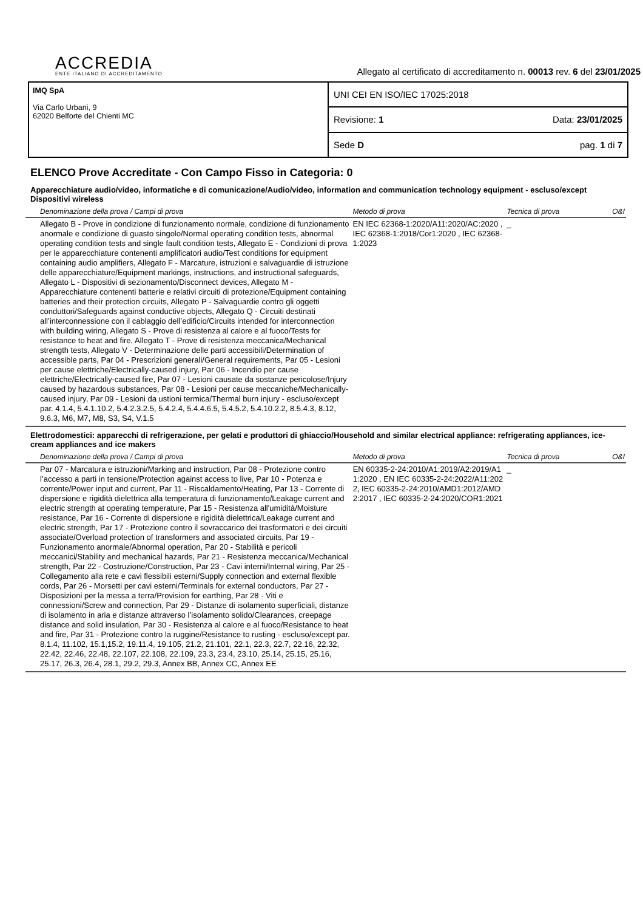ACCREDIA
ENTE ITALIANO DI ACCREDITAMENTO
Allegato al certificato di accreditamento n. 00013 rev. 6 del 23/01/2025
IMQ SpA
Via Carlo Urbani, 9
62020 Belforte del Chienti MC
UNI CEI EN ISO/IEC 17025:2018
Revisione: 1 Data: 23/01/2025
Sede D pag. 1 di 7
ELENCO Prove Accreditate - Con Campo Fisso in Categoria: 0
Apparecchiature audio/video, informatiche e di comunicazione/Audio/video, information and communication technology equipment - escluso/except Dispositivi wireless
| Denominazione della prova / Campi di prova | Metodo di prova | Tecnica di prova | O&I |
| --- | --- | --- | --- |
| Allegato B - Prove in condizione di funzionamento normale, condizione di funzionamento anormale e condizione di guasto singolo/Normal operating condition tests, abnormal operating condition tests and single fault condition tests, Allegato E - Condizioni di prova per le apparecchiature contenenti amplificatori audio/Test conditions for equipment containing audio amplifiers, Allegato F - Marcature, istruzioni e salvaguardie di istruzione delle apparecchiature/Equipment markings, instructions, and instructional safeguards, Allegato L - Dispositivi di sezionamento/Disconnect devices, Allegato M - Apparecchiature contenenti batterie e relativi circuiti di protezione/Equipment containing batteries and their protection circuits, Allegato P - Salvaguardie contro gli oggetti conduttori/Safeguards against conductive objects, Allegato Q - Circuiti destinati all’interconnessione con il cablaggio dell’edificio/Circuits intended for interconnection with building wiring, Allegato S - Prove di resistenza al calore e al fuoco/Tests for resistance to heat and fire, Allegato T - Prove di resistenza meccanica/Mechanical strength tests, Allegato V - Determinazione delle parti accessibili/Determination of accessible parts, Par 04 - Prescrizioni generali/General requirements, Par 05 - Lesioni per cause elettriche/Electrically-caused injury, Par 06 - Incendio per cause elettriche/Electrically-caused fire, Par 07 - Lesioni causate da sostanze pericolose/Injury caused by hazardous substances, Par 08 - Lesioni per cause meccaniche/Mechanically-caused injury, Par 09 - Lesioni da ustioni termica/Thermal burn injury - escluso/except par. 4.1.4, 5.4.1.10.2, 5.4.2.3.2.5, 5.4.2.4, 5.4.4.6.5, 5.4.5.2, 5.4.10.2.2, 8.5.4.3, 8.12, 9.6.3, M6, M7, M8, S3, S4, V.1.5 | EN IEC 62368-1:2020/A11:2020/AC:2020 , IEC 62368-1:2018/Cor1:2020 , IEC 62368-1:2023 | _ | |
Elettrodomestici: apparecchi di refrigerazione, per gelati e produttori di ghiaccio/Household and similar electrical appliance: refrigerating appliances, ice-cream appliances and ice makers
| Denominazione della prova / Campi di prova | Metodo di prova | Tecnica di prova | O&I |
| --- | --- | --- | --- |
| Par 07 - Marcatura e istruzioni/Marking and instruction, Par 08 - Protezione contro l’accesso a parti in tensione/Protection against access to live, Par 10 - Potenza e corrente/Power input and current, Par 11 - Riscaldamento/Heating, Par 13 - Corrente di dispersione e rigidità dielettrica alla temperatura di funzionamento/Leakage current and electric strength at operating temperature, Par 15 - Resistenza all'umidità/Moisture resistance, Par 16 - Corrente di dispersione e rigidità dielettrica/Leakage current and electric strength, Par 17 - Protezione contro il sovraccarico dei trasformatori e dei circuiti associate/Overload protection of transformers and associated circuits, Par 19 - Funzionamento anormale/Abnormal operation, Par 20 - Stabilità e pericoli meccanici/Stability and mechanical hazards, Par 21 - Resistenza meccanica/Mechanical strength, Par 22 - Costruzione/Construction, Par 23 - Cavi interni/Internal wiring, Par 25 - Collegamento alla rete e cavi flessibili esterni/Supply connection and external flexible cords, Par 26 - Morsetti per cavi esterni/Terminals for external conductors, Par 27 - Disposizioni per la messa a terra/Provision for earthing, Par 28 - Viti e connessioni/Screw and connection, Par 29 - Distanze di isolamento superficiali, distanze di isolamento in aria e distanze attraverso l’isolamento solido/Clearances, creepage distance and solid insulation, Par 30 - Resistenza al calore e al fuoco/Resistance to heat and fire, Par 31 - Protezione contro la ruggine/Resistance to rusting - escluso/except par. 8.1.4, 11.102, 15.1,15.2, 19.11.4, 19.105, 21.2, 21.101, 22.1, 22.3, 22.7, 22.16, 22.32, 22.42, 22.46, 22.48, 22.107, 22.108, 22.109, 23.3, 23.4, 23.10, 25.14, 25.15, 25.16, 25.17, 26.3, 26.4, 28.1, 29.2, 29.3, Annex BB, Annex CC, Annex EE | EN 60335-2-24:2010/A1:2019/A2:2019/A11:2020 , EN IEC 60335-2-24:2022/A11:2022, IEC 60335-2-24:2010/AMD1:2012/AMD2:2017 , IEC 60335-2-24:2020/COR1:2021 | _ | |